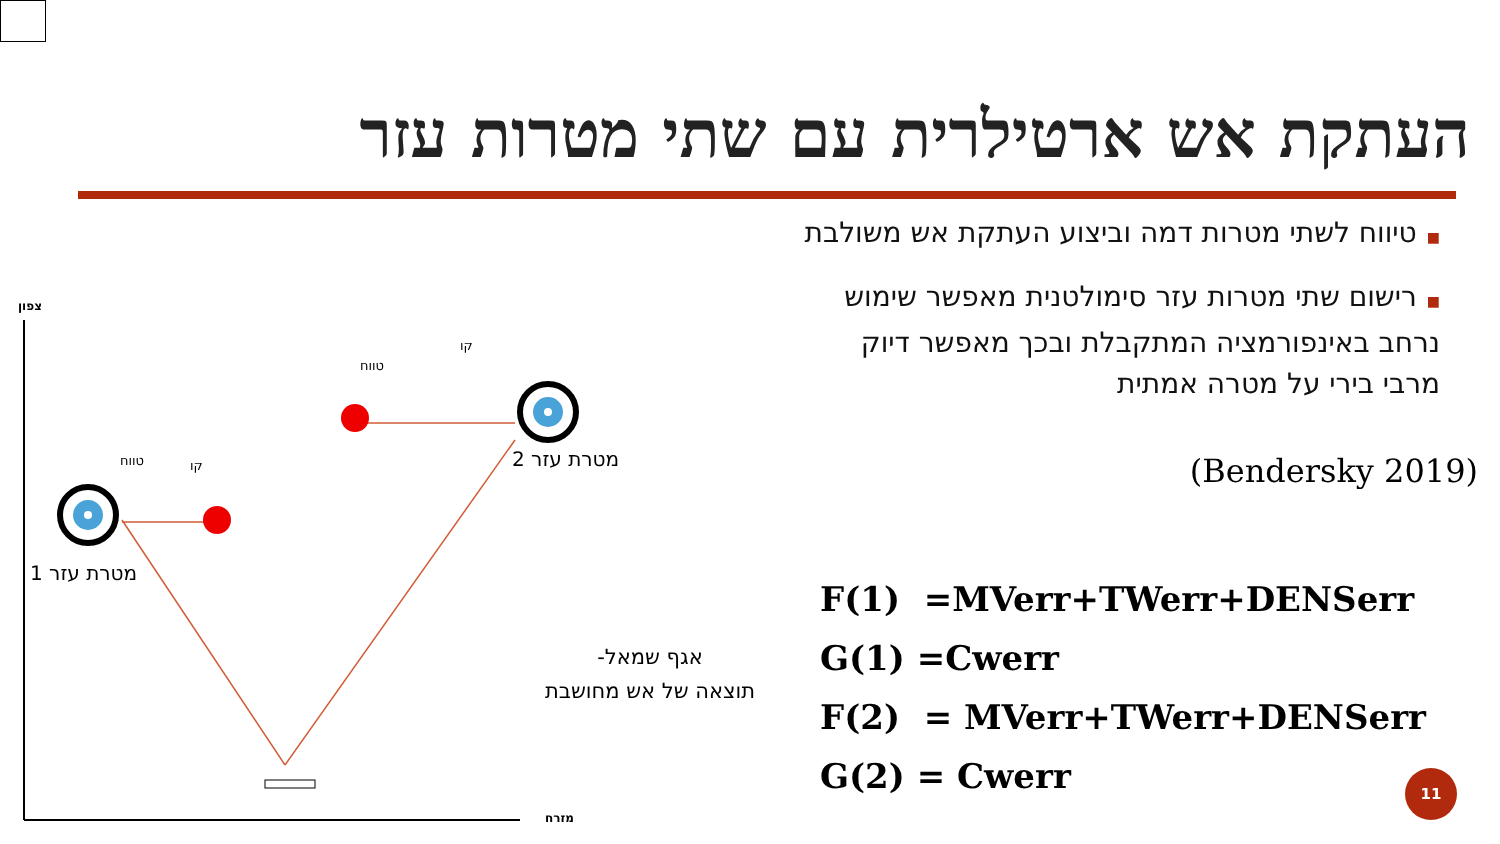העתקת אש ארטילרית עם שתי מטרות עזר
■טיווח לשתי מטרות דמה וביצוע העתקת אש משולבת
■רישום שתי מטרות עזר סימולטנית מאפשר שימוש נרחב באינפורמציה המתקבלת ובכך מאפשר דיוק מרבי בירי על מטרה אמתית
(Bendersky 2019)
צפון
מזרח
מטרת עזר 1
מטרת עזר 2
טווח
קו
טווח
קו
אגף שמאל-
תוצאה של אש מחושבת
F(1) =MVerr+TWerr+DENSerr
G(1) =Cwerr
F(2) = MVerr+TWerr+DENSerr
G(2) = Cwerr
11